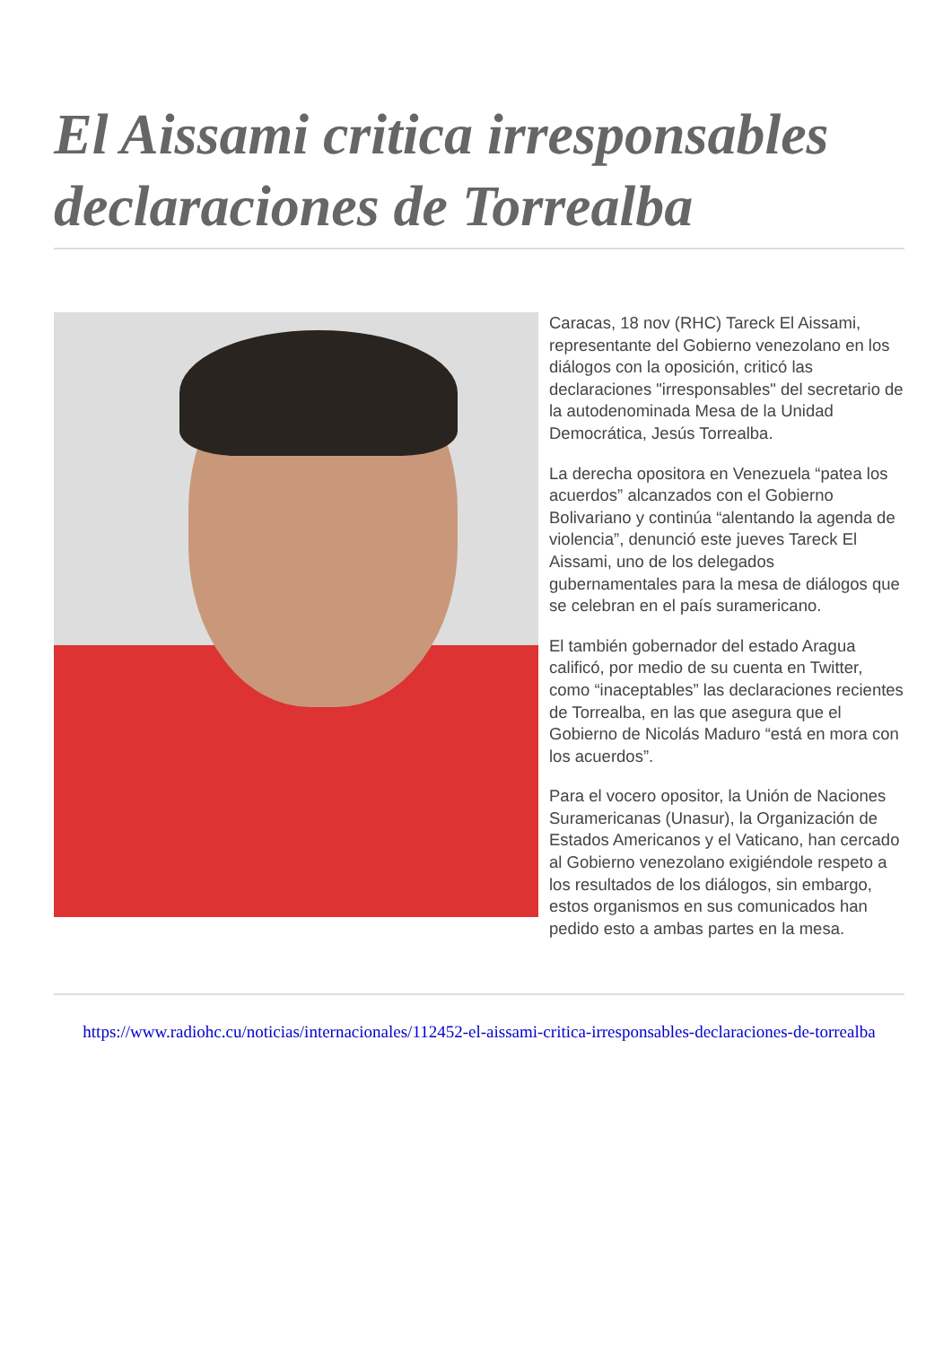El Aissami critica irresponsables declaraciones de Torrealba
Caracas, 18 nov (RHC) Tareck El Aissami, representante del Gobierno venezolano en los diálogos con la oposición, criticó las declaraciones "irresponsables" del secretario de la autodenominada Mesa de la Unidad Democrática, Jesús Torrealba.
La derecha opositora en Venezuela “patea los acuerdos” alcanzados con el Gobierno Bolivariano y continúa “alentando la agenda de violencia”, denunció este jueves Tareck El Aissami, uno de los delegados gubernamentales para la mesa de diálogos que se celebran en el país suramericano.
El también gobernador del estado Aragua calificó, por medio de su cuenta en Twitter, como “inaceptables” las declaraciones recientes de Torrealba, en las que asegura que el Gobierno de Nicolás Maduro “está en mora con los acuerdos”.
Para el vocero opositor, la Unión de Naciones Suramericanas (Unasur), la Organización de Estados Americanos y el Vaticano, han cercado al Gobierno venezolano exigiéndole respeto a los resultados de los diálogos, sin embargo, estos organismos en sus comunicados han pedido esto a ambas partes en la mesa.
https://www.radiohc.cu/noticias/internacionales/112452-el-aissami-critica-irresponsables-declaraciones-de-torrealba